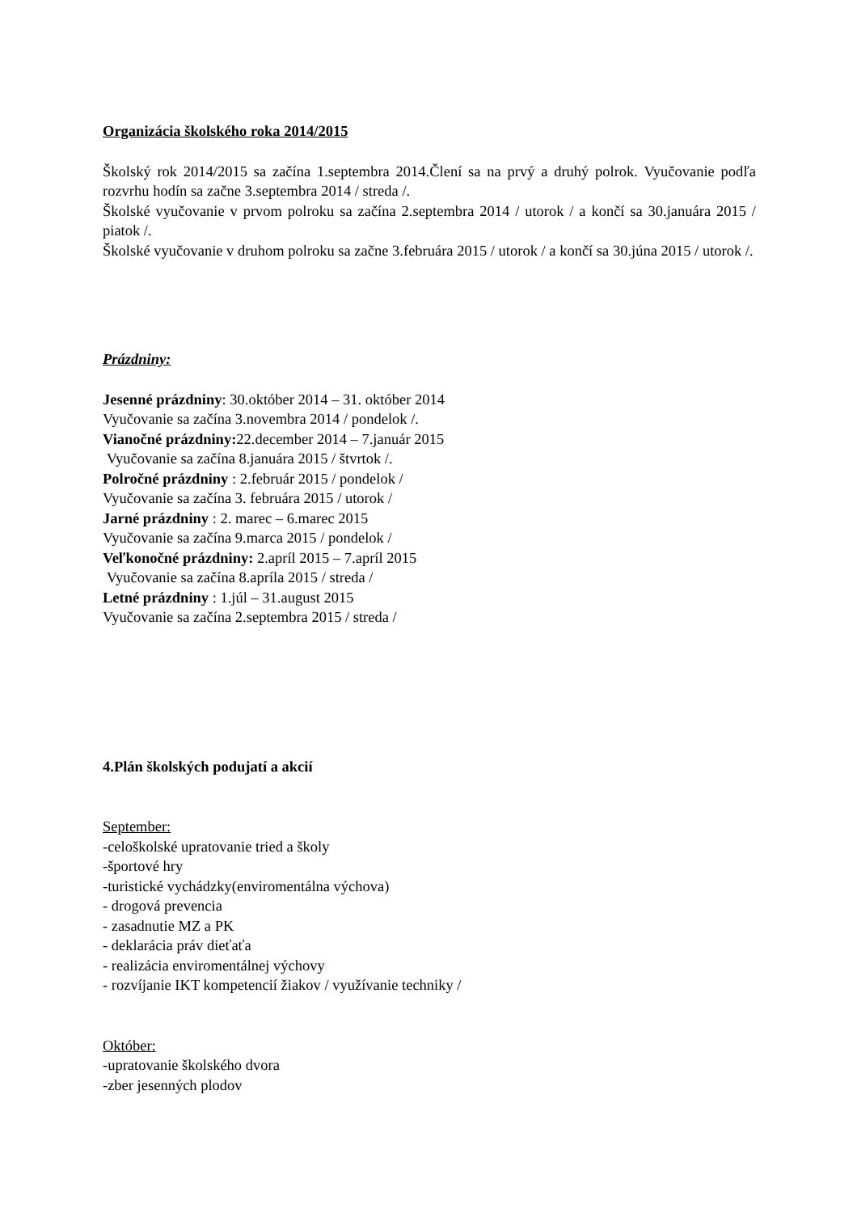Organizácia školského roka 2014/2015
Školský rok 2014/2015 sa začína 1.septembra 2014.Člení sa na prvý a druhý polrok. Vyučovanie podľa rozvrhu hodín sa začne 3.septembra 2014 / streda /.
Školské vyučovanie v prvom polroku sa začína 2.septembra 2014 / utorok / a končí sa 30.januára 2015 / piatok /.
Školské vyučovanie v druhom polroku sa začne 3.februára 2015 / utorok / a končí sa 30.júna 2015 / utorok /.
Prázdniny:
Jesenné prázdniny: 30.október 2014 – 31. október 2014
Vyučovanie sa začína 3.novembra 2014 / pondelok /.
Vianočné prázdniny: 22.december 2014 – 7.január 2015
Vyučovanie sa začína 8.januára 2015 / štvrtok /.
Polročné prázdniny : 2.február 2015 / pondelok /
Vyučovanie sa začína 3. februára 2015 / utorok /
Jarné prázdniny : 2. marec – 6.marec 2015
Vyučovanie sa začína 9.marca 2015 / pondelok /
Veľkonočné prázdniny: 2.apríl 2015 – 7.apríl 2015
Vyučovanie sa začína 8.apríla 2015 / streda /
Letné prázdniny : 1.júl – 31.august 2015
Vyučovanie sa začína 2.septembra 2015 / streda /
4.Plán školských podujatí a akcií
September:
-celoškolské upratovanie tried a školy
-športové hry
-turistické vychádzky(enviromentálna výchova)
- drogová prevencia
- zasadnutie MZ a PK
- deklarácia práv dieťaťa
- realizácia enviromentálnej výchovy
- rozvíjanie IKT kompetencií žiakov / využívanie techniky /
Október:
-upratovanie školského dvora
-zber jesenných plodov